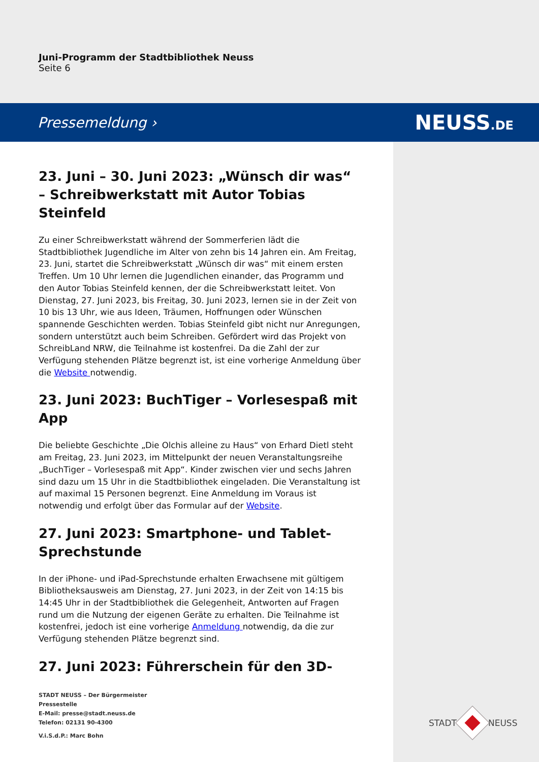Juni-Programm der Stadtbibliothek Neuss
Seite 6
Pressemeldung › NEUSS.DE
23. Juni – 30. Juni 2023: „Wünsch dir was“ – Schreibwerkstatt mit Autor Tobias Steinfeld
Zu einer Schreibwerkstatt während der Sommerferien lädt die Stadtbibliothek Jugendliche im Alter von zehn bis 14 Jahren ein. Am Freitag, 23. Juni, startet die Schreibwerkstatt „Wünsch dir was“ mit einem ersten Treffen. Um 10 Uhr lernen die Jugendlichen einander, das Programm und den Autor Tobias Steinfeld kennen, der die Schreibwerkstatt leitet. Von Dienstag, 27. Juni 2023, bis Freitag, 30. Juni 2023, lernen sie in der Zeit von 10 bis 13 Uhr, wie aus Ideen, Träumen, Hoffnungen oder Wünschen spannende Geschichten werden. Tobias Steinfeld gibt nicht nur Anregungen, sondern unterstützt auch beim Schreiben. Gefördert wird das Projekt von SchreibLand NRW, die Teilnahme ist kostenfrei. Da die Zahl der zur Verfügung stehenden Plätze begrenzt ist, ist eine vorherige Anmeldung über die Website notwendig.
23. Juni 2023: BuchTiger – Vorlesespaß mit App
Die beliebte Geschichte „Die Olchis alleine zu Haus“ von Erhard Dietl steht am Freitag, 23. Juni 2023, im Mittelpunkt der neuen Veranstaltungsreihe „BuchTiger – Vorlesespaß mit App“. Kinder zwischen vier und sechs Jahren sind dazu um 15 Uhr in die Stadtbibliothek eingeladen. Die Veranstaltung ist auf maximal 15 Personen begrenzt. Eine Anmeldung im Voraus ist notwendig und erfolgt über das Formular auf der Website.
27. Juni 2023: Smartphone- und Tablet-Sprechstunde
In der iPhone- und iPad-Sprechstunde erhalten Erwachsene mit gültigem Bibliotheksausweis am Dienstag, 27. Juni 2023, in der Zeit von 14:15 bis 14:45 Uhr in der Stadtbibliothek die Gelegenheit, Antworten auf Fragen rund um die Nutzung der eigenen Geräte zu erhalten. Die Teilnahme ist kostenfrei, jedoch ist eine vorherige Anmeldung notwendig, da die zur Verfügung stehenden Plätze begrenzt sind.
27. Juni 2023: Führerschein für den 3D-
STADT NEUSS – Der Bürgermeister
Pressestelle
E-Mail: presse@stadt.neuss.de
Telefon: 02131 90-4300
V.i.S.d.P.: Marc Bohn
STADT NEUSS